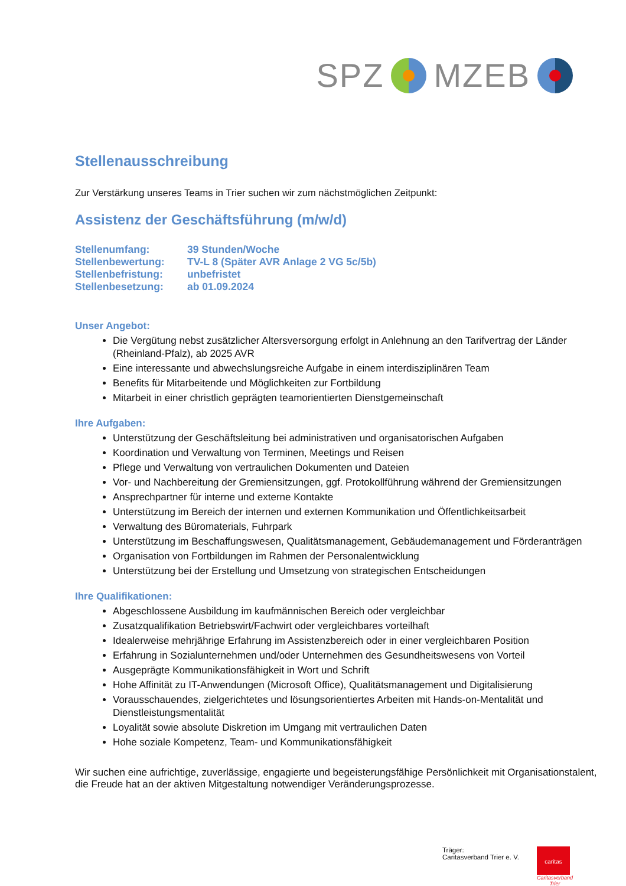SPZ MZEB
Stellenausschreibung
Zur Verstärkung unseres Teams in Trier suchen wir zum nächstmöglichen Zeitpunkt:
Assistenz der Geschäftsführung (m/w/d)
| Stellenumfang: | 39 Stunden/Woche |
| Stellenbewertung: | TV-L 8 (Später AVR Anlage 2 VG 5c/5b) |
| Stellenbefristung: | unbefristet |
| Stellenbesetzung: | ab 01.09.2024 |
Unser Angebot:
Die Vergütung nebst zusätzlicher Altersversorgung erfolgt in Anlehnung an den Tarifvertrag der Länder (Rheinland-Pfalz), ab 2025 AVR
Eine interessante und abwechslungsreiche Aufgabe in einem interdisziplinären Team
Benefits für Mitarbeitende und Möglichkeiten zur Fortbildung
Mitarbeit in einer christlich geprägten teamorientierten Dienstgemeinschaft
Ihre Aufgaben:
Unterstützung der Geschäftsleitung bei administrativen und organisatorischen Aufgaben
Koordination und Verwaltung von Terminen, Meetings und Reisen
Pflege und Verwaltung von vertraulichen Dokumenten und Dateien
Vor- und Nachbereitung der Gremiensitzungen, ggf. Protokollführung während der Gremiensitzungen
Ansprechpartner für interne und externe Kontakte
Unterstützung im Bereich der internen und externen Kommunikation und Öffentlichkeitsarbeit
Verwaltung des Büromaterials, Fuhrpark
Unterstützung im Beschaffungswesen, Qualitätsmanagement, Gebäudemanagement und Förderanträgen
Organisation von Fortbildungen im Rahmen der Personalentwicklung
Unterstützung bei der Erstellung und Umsetzung von strategischen Entscheidungen
Ihre Qualifikationen:
Abgeschlossene Ausbildung im kaufmännischen Bereich oder vergleichbar
Zusatzqualifikation Betriebswirt/Fachwirt oder vergleichbares vorteilhaft
Idealerweise mehrjährige Erfahrung im Assistenzbereich oder in einer vergleichbaren Position
Erfahrung in Sozialunternehmen und/oder Unternehmen des Gesundheitswesens von Vorteil
Ausgeprägte Kommunikationsfähigkeit in Wort und Schrift
Hohe Affinität zu IT-Anwendungen (Microsoft Office), Qualitätsmanagement und Digitalisierung
Vorausschauendes, zielgerichtetes und lösungsorientiertes Arbeiten mit Hands-on-Mentalität und Dienstleistungsmentalität
Loyalität sowie absolute Diskretion im Umgang mit vertraulichen Daten
Hohe soziale Kompetenz, Team- und Kommunikationsfähigkeit
Wir suchen eine aufrichtige, zuverlässige, engagierte und begeisterungsfähige Persönlichkeit mit Organisationstalent, die Freude hat an der aktiven Mitgestaltung notwendiger Veränderungsprozesse.
Träger:
Caritasverband Trier e. V.
caritas
Caritasverband
Trier